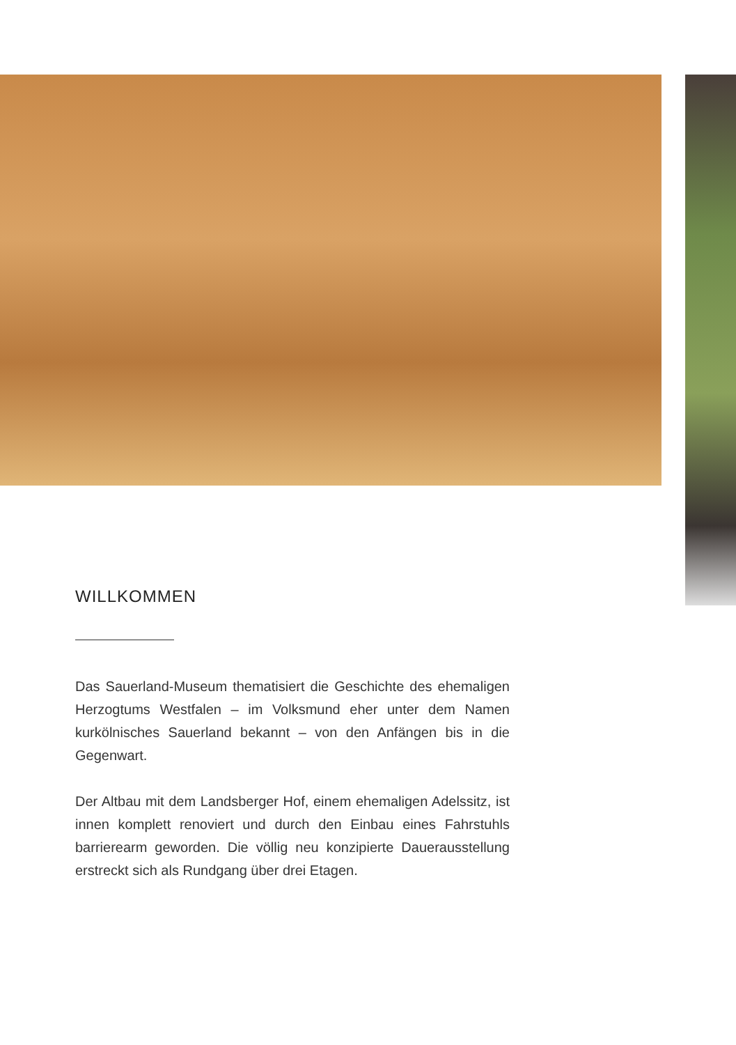WILLKOMMEN
Das Sauerland-Museum thematisiert die Geschichte des ehemaligen Herzogtums Westfalen – im Volksmund eher unter dem Namen kurkölnisches Sauerland bekannt – von den Anfängen bis in die Gegenwart.
Der Altbau mit dem Landsberger Hof, einem ehemaligen Adelssitz, ist innen komplett renoviert und durch den Einbau eines Fahrstuhls barrierearm geworden. Die völlig neu konzipierte Dauerausstellung erstreckt sich als Rundgang über drei Etagen.